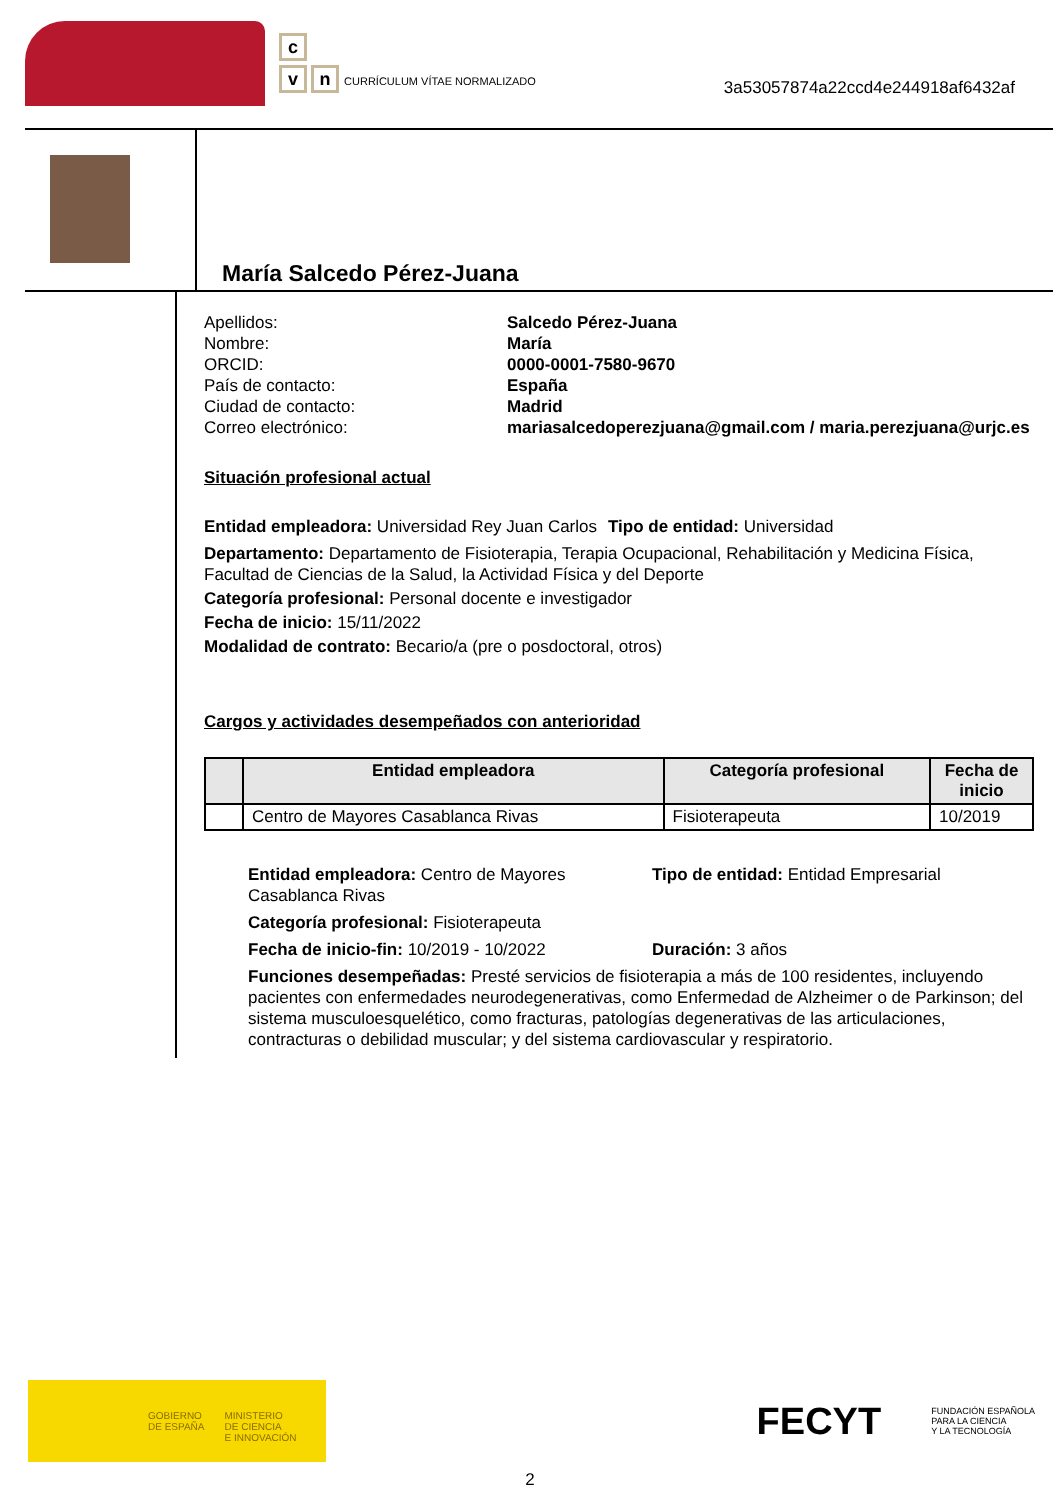c
vn CURRÍCULUM VÍTAE NORMALIZADO
3a53057874a22ccd4e244918af6432af
María Salcedo Pérez-Juana
Apellidos: Salcedo Pérez-Juana Nombre: María ORCID: 0000-0001-7580-9670 País de contacto: España Ciudad de contacto: Madrid Correo electrónico: mariasalcedoperezjuana@gmail.com / maria.perezjuana@urjc.es
Situación profesional actual
Entidad empleadora: Universidad Rey Juan Carlos
Tipo de entidad: Universidad
Departamento: Departamento de Fisioterapia, Terapia Ocupacional, Rehabilitación y Medicina Física, Facultad de Ciencias de la Salud, la Actividad Física y del Deporte
Categoría profesional: Personal docente e investigador
Fecha de inicio: 15/11/2022
Modalidad de contrato: Becario/a (pre o posdoctoral, otros)
Cargos y actividades desempeñados con anterioridad
| | Entidad empleadora | Categoría profesional | Fecha de inicio |
| --- | --- | --- | --- |
| | Centro de Mayores Casablanca Rivas | Fisioterapeuta | 10/2019 |
Entidad empleadora: Centro de Mayores Casablanca Rivas
Tipo de entidad: Entidad Empresarial
Categoría profesional: Fisioterapeuta
Fecha de inicio-fin: 10/2019 - 10/2022
Duración: 3 años
Funciones desempeñadas: Presté servicios de fisioterapia a más de 100 residentes, incluyendo pacientes con enfermedades neurodegenerativas, como Enfermedad de Alzheimer o de Parkinson; del sistema musculoesquelético, como fracturas, patologías degenerativas de las articulaciones, contracturas o debilidad muscular; y del sistema cardiovascular y respiratorio.
GOBIERNO
DE ESPAÑA
MINISTERIO
DE CIENCIA
E INNOVACIÓN
FECYT FUNDACIÓN ESPAÑOLA
PARA LA CIENCIA
Y LA TECNOLOGÍA
2